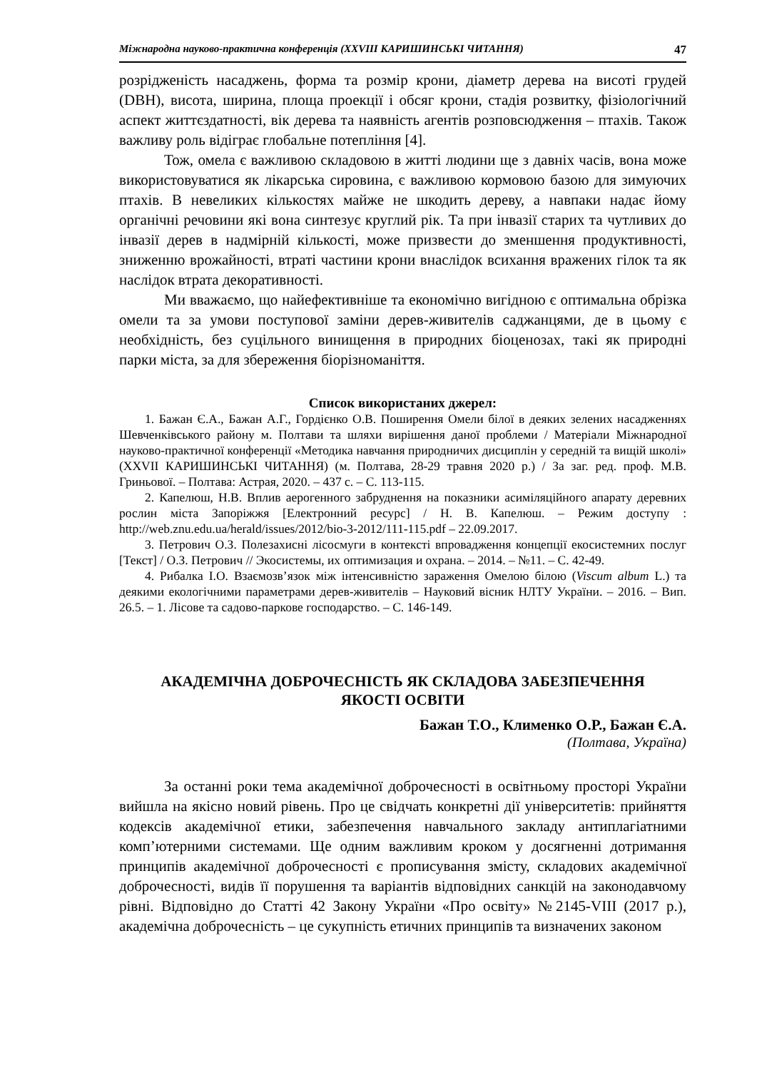Міжнародна науково-практична конференція (XXVIII КАРИШИНСЬКІ ЧИТАННЯ) 47
розрідженість насаджень, форма та розмір крони, діаметр дерева на висоті грудей (DBH), висота, ширина, площа проекції і обсяг крони, стадія розвитку, фізіологічний аспект життєздатності, вік дерева та наявність агентів розповсюдження – птахів. Також важливу роль відіграє глобальне потепління [4].
Тож, омела є важливою складовою в житті людини ще з давніх часів, вона може використовуватися як лікарська сировина, є важливою кормовою базою для зимуючих птахів. В невеликих кількостях майже не шкодить дереву, а навпаки надає йому органічні речовини які вона синтезує круглий рік. Та при інвазії старих та чутливих до інвазії дерев в надмірній кількості, може призвести до зменшення продуктивності, зниженню врожайності, втраті частини крони внаслідок всихання вражених гілок та як наслідок втрата декоративності.
Ми вважаємо, що найефективніше та економічно вигідною є оптимальна обрізка омели та за умови поступової заміни дерев-живителів саджанцями, де в цьому є необхідність, без суцільного винищення в природних біоценозах, такі як природні парки міста, за для збереження біорізноманіття.
Список використаних джерел:
1. Бажан Є.А., Бажан А.Г., Гордієнко О.В. Поширення Омели білої в деяких зелених насадженнях Шевченківського району м. Полтави та шляхи вирішення даної проблеми / Матеріали Міжнародної науково-практичної конференції «Методика навчання природничих дисциплін у середній та вищій школі» (XXVII КАРИШИНСЬКІ ЧИТАННЯ) (м. Полтава, 28-29 травня 2020 р.) / За заг. ред. проф. М.В. Гриньової. – Полтава: Астрая, 2020. – 437 с. – С. 113-115.
2. Капелюш, Н.В. Вплив аерогенного забруднення на показники асиміляційного апарату деревних рослин міста Запоріжжя [Електронний ресурс] / Н. В. Капелюш. – Режим доступу : http://web.znu.edu.ua/herald/issues/2012/bio-3-2012/111-115.pdf – 22.09.2017.
3. Петрович О.З. Полезахисні лісосмуги в контексті впровадження концепції екосистемних послуг [Текст] / О.З. Петрович // Экосистемы, их оптимизация и охрана. – 2014. – №11. – С. 42-49.
4. Рибалка І.О. Взаємозв’язок між інтенсивністю зараження Омелою білою (Viscum album L.) та деякими екологічними параметрами дерев-живителів – Науковий вісник НЛТУ України. – 2016. – Вип. 26.5. – 1. Лісове та садово-паркове господарство. – С. 146-149.
АКАДЕМІЧНА ДОБРОЧЕСНІСТЬ ЯК СКЛАДОВА ЗАБЕЗПЕЧЕННЯ
ЯКОСТІ ОСВІТИ
Бажан Т.О., Клименко О.Р., Бажан Є.А.
(Полтава, Україна)
За останні роки тема академічної доброчесності в освітньому просторі України вийшла на якісно новий рівень. Про це свідчать конкретні дії університетів: прийняття кодексів академічної етики, забезпечення навчального закладу антиплагіатними комп’ютерними системами. Ще одним важливим кроком у досягненні дотримання принципів академічної доброчесності є прописування змісту, складових академічної доброчесності, видів її порушення та варіантів відповідних санкцій на законодавчому рівні. Відповідно до Статті 42 Закону України «Про освіту» №2145-VIII (2017 р.), академічна доброчесність – це сукупність етичних принципів та визначених законом